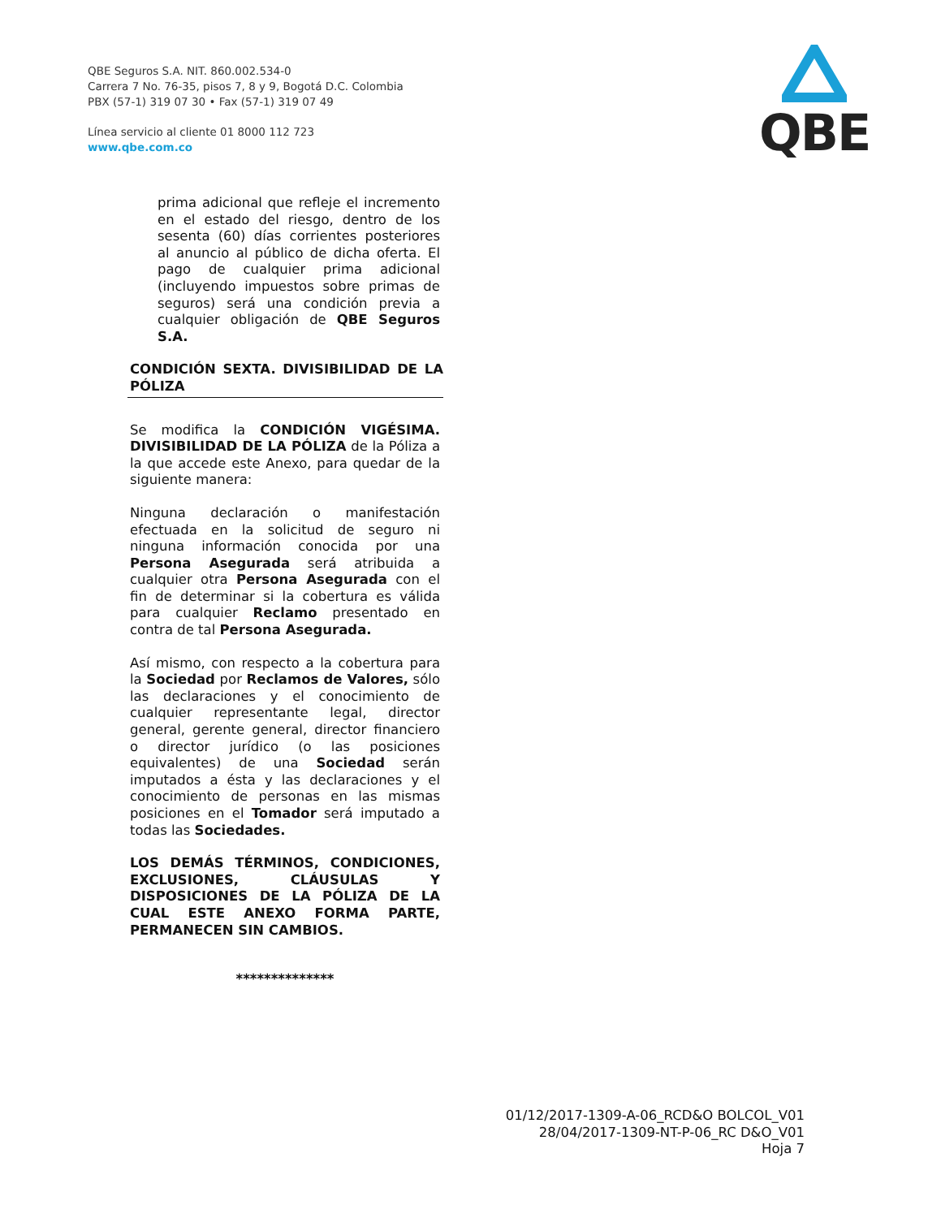QBE Seguros S.A. NIT. 860.002.534-0
Carrera 7 No. 76-35, pisos 7, 8 y 9, Bogotá D.C. Colombia
PBX (57-1) 319 07 30 • Fax (57-1) 319 07 49
Línea servicio al cliente 01 8000 112 723
www.qbe.com.co
QBE
prima adicional que refleje el incremento en el estado del riesgo, dentro de los sesenta (60) días corrientes posteriores al anuncio al público de dicha oferta. El pago de cualquier prima adicional (incluyendo impuestos sobre primas de seguros) será una condición previa a cualquier obligación de QBE Seguros S.A.
CONDICIÓN SEXTA. DIVISIBILIDAD DE LA PÓLIZA
Se modifica la CONDICIÓN VIGÉSIMA. DIVISIBILIDAD DE LA PÓLIZA de la Póliza a la que accede este Anexo, para quedar de la siguiente manera:
Ninguna declaración o manifestación efectuada en la solicitud de seguro ni ninguna información conocida por una Persona Asegurada será atribuida a cualquier otra Persona Asegurada con el fin de determinar si la cobertura es válida para cualquier Reclamo presentado en contra de tal Persona Asegurada.
Así mismo, con respecto a la cobertura para la Sociedad por Reclamos de Valores, sólo las declaraciones y el conocimiento de cualquier representante legal, director general, gerente general, director financiero o director jurídico (o las posiciones equivalentes) de una Sociedad serán imputados a ésta y las declaraciones y el conocimiento de personas en las mismas posiciones en el Tomador será imputado a todas las Sociedades.
LOS DEMÁS TÉRMINOS, CONDICIONES, EXCLUSIONES, CLÁUSULAS Y DISPOSICIONES DE LA PÓLIZA DE LA CUAL ESTE ANEXO FORMA PARTE, PERMANECEN SIN CAMBIOS.
**************
01/12/2017-1309-A-06_RCD&O BOLCOL_V01
28/04/2017-1309-NT-P-06_RC D&O_V01
Hoja 7